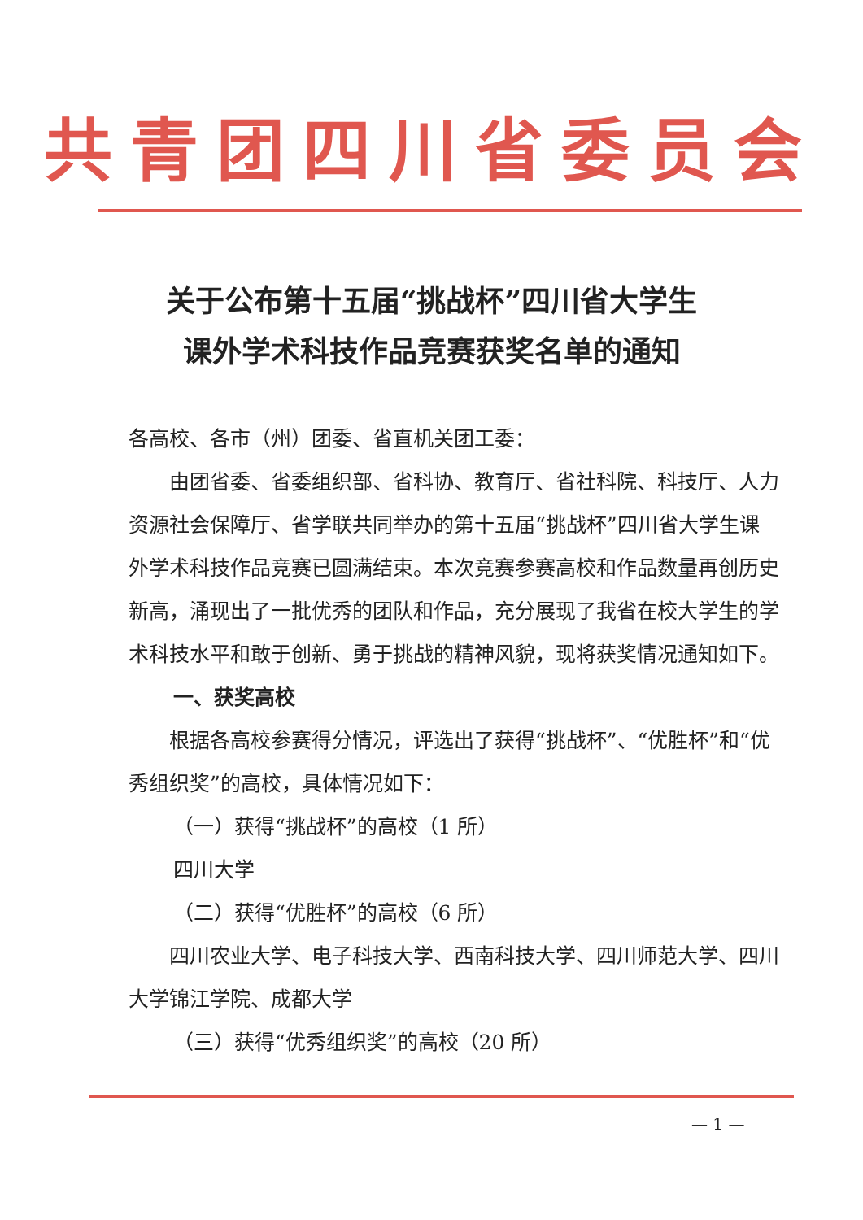共青团四川省委员会
关于公布第十五届“挑战杯”四川省大学生
课外学术科技作品竞赛获奖名单的通知
各高校、各市（州）团委、省直机关团工委：
由团省委、省委组织部、省科协、教育厅、省社科院、科技厅、人力资源社会保障厅、省学联共同举办的第十五届“挑战杯”四川省大学生课外学术科技作品竞赛已圆满结束。本次竞赛参赛高校和作品数量再创历史新高，涌现出了一批优秀的团队和作品，充分展现了我省在校大学生的学术科技水平和敢于创新、勇于挑战的精神风貌，现将获奖情况通知如下。
一、获奖高校
根据各高校参赛得分情况，评选出了获得“挑战杯”、“优胜杯”和“优秀组织奖”的高校，具体情况如下：
（一）获得“挑战杯”的高校（1 所）
四川大学
（二）获得“优胜杯”的高校（6 所）
四川农业大学、电子科技大学、西南科技大学、四川师范大学、四川大学锦江学院、成都大学
（三）获得“优秀组织奖”的高校（20 所）
— 1 —